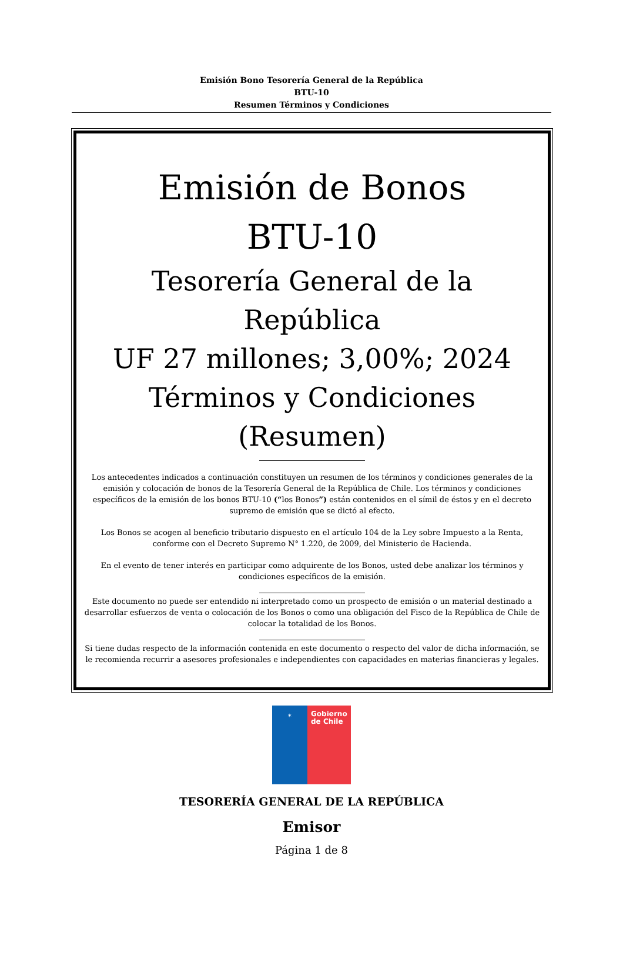Emisión Bono Tesorería General de la República
BTU-10
Resumen Términos y Condiciones
Emisión de Bonos
BTU-10
Tesorería General de la República
UF 27 millones; 3,00%; 2024 Términos y Condiciones
(Resumen)
Los antecedentes indicados a continuación constituyen un resumen de los términos y condiciones generales de la emisión y colocación de bonos de la Tesorería General de la República de Chile. Los términos y condiciones específicos de la emisión de los bonos BTU-10 (“los Bonos”) están contenidos en el símil de éstos y en el decreto supremo de emisión que se dictó al efecto.
Los Bonos se acogen al beneficio tributario dispuesto en el artículo 104 de la Ley sobre Impuesto a la Renta, conforme con el Decreto Supremo N° 1.220, de 2009, del Ministerio de Hacienda.
En el evento de tener interés en participar como adquirente de los Bonos, usted debe analizar los términos y condiciones específicos de la emisión.
Este documento no puede ser entendido ni interpretado como un prospecto de emisión o un material destinado a desarrollar esfuerzos de venta o colocación de los Bonos o como una obligación del Fisco de la República de Chile de colocar la totalidad de los Bonos.
Si tiene dudas respecto de la información contenida en este documento o respecto del valor de dicha información, se le recomienda recurrir a asesores profesionales e independientes con capacidades en materias financieras y legales.
✶
Gobierno
de Chile
TESORERÍA GENERAL DE LA REPÚBLICA
Emisor
Página 1 de 8